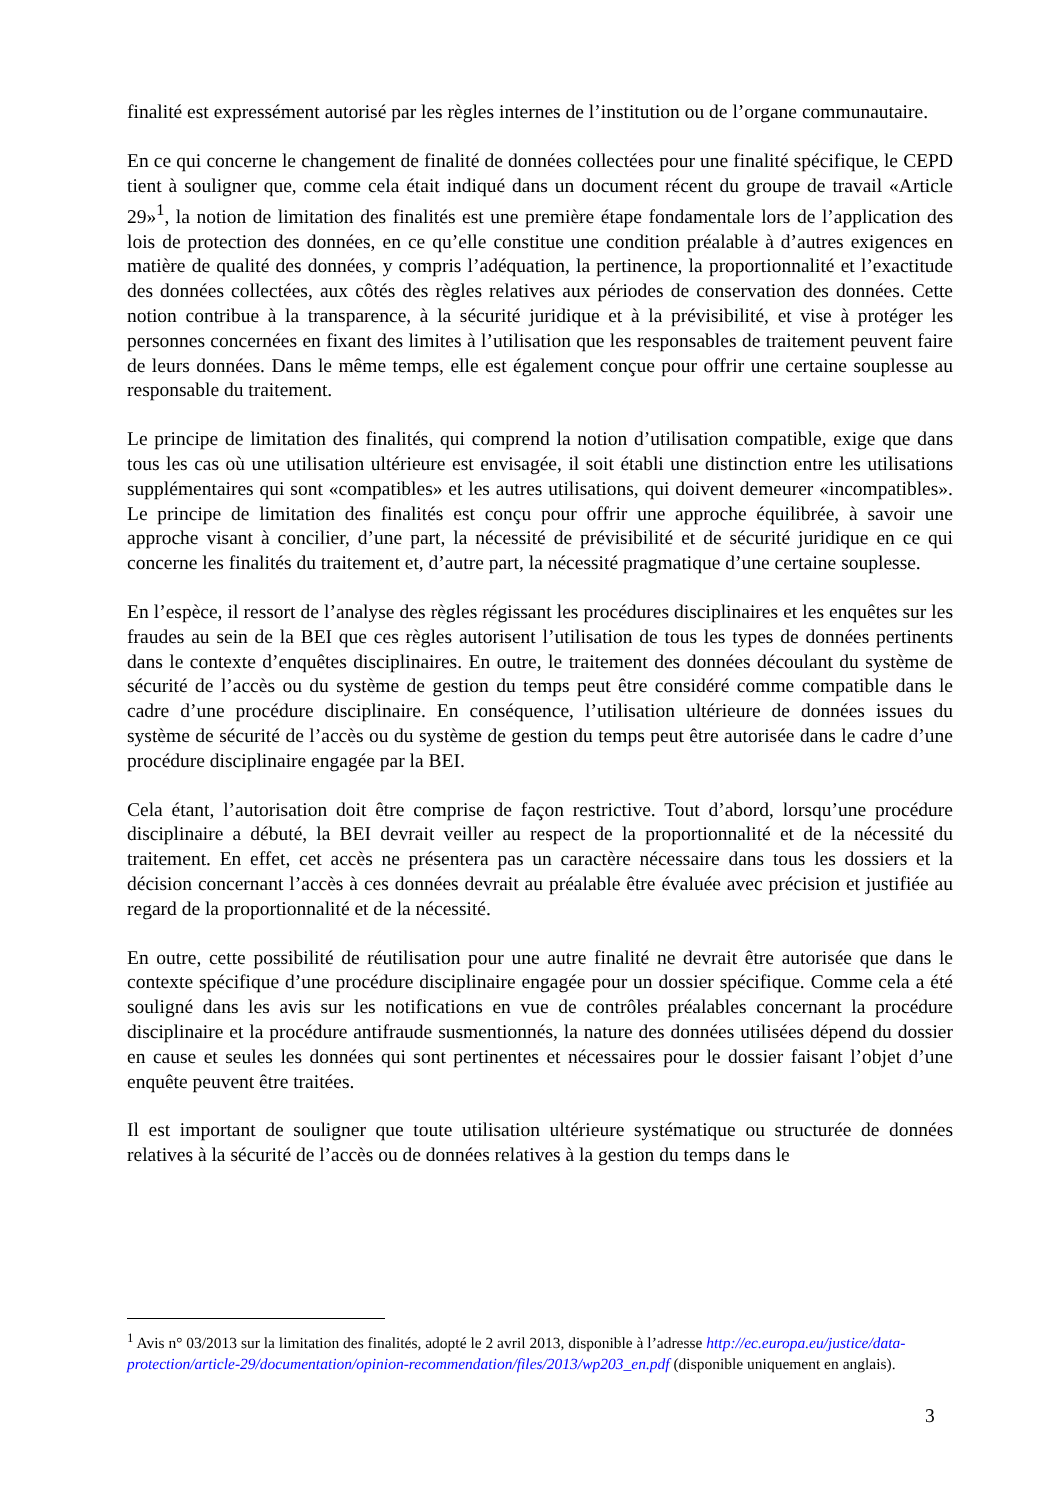finalité est expressément autorisé par les règles internes de l’institution ou de l’organe communautaire.
En ce qui concerne le changement de finalité de données collectées pour une finalité spécifique, le CEPD tient à souligner que, comme cela était indiqué dans un document récent du groupe de travail «Article 29»<sup>1</sup>, la notion de limitation des finalités est une première étape fondamentale lors de l’application des lois de protection des données, en ce qu’elle constitue une condition préalable à d’autres exigences en matière de qualité des données, y compris l’adéquation, la pertinence, la proportionnalité et l’exactitude des données collectées, aux côtés des règles relatives aux périodes de conservation des données. Cette notion contribue à la transparence, à la sécurité juridique et à la prévisibilité, et vise à protéger les personnes concernées en fixant des limites à l’utilisation que les responsables de traitement peuvent faire de leurs données. Dans le même temps, elle est également conçue pour offrir une certaine souplesse au responsable du traitement.
Le principe de limitation des finalités, qui comprend la notion d’utilisation compatible, exige que dans tous les cas où une utilisation ultérieure est envisagée, il soit établi une distinction entre les utilisations supplémentaires qui sont «compatibles» et les autres utilisations, qui doivent demeurer «incompatibles». Le principe de limitation des finalités est conçu pour offrir une approche équilibrée, à savoir une approche visant à concilier, d’une part, la nécessité de prévisibilité et de sécurité juridique en ce qui concerne les finalités du traitement et, d’autre part, la nécessité pragmatique d’une certaine souplesse.
En l’espèce, il ressort de l’analyse des règles régissant les procédures disciplinaires et les enquêtes sur les fraudes au sein de la BEI que ces règles autorisent l’utilisation de tous les types de données pertinents dans le contexte d’enquêtes disciplinaires. En outre, le traitement des données découlant du système de sécurité de l’accès ou du système de gestion du temps peut être considéré comme compatible dans le cadre d’une procédure disciplinaire. En conséquence, l’utilisation ultérieure de données issues du système de sécurité de l’accès ou du système de gestion du temps peut être autorisée dans le cadre d’une procédure disciplinaire engagée par la BEI.
Cela étant, l’autorisation doit être comprise de façon restrictive. Tout d’abord, lorsqu’une procédure disciplinaire a débuté, la BEI devrait veiller au respect de la proportionnalité et de la nécessité du traitement. En effet, cet accès ne présentera pas un caractère nécessaire dans tous les dossiers et la décision concernant l’accès à ces données devrait au préalable être évaluée avec précision et justifiée au regard de la proportionnalité et de la nécessité.
En outre, cette possibilité de réutilisation pour une autre finalité ne devrait être autorisée que dans le contexte spécifique d’une procédure disciplinaire engagée pour un dossier spécifique. Comme cela a été souligné dans les avis sur les notifications en vue de contrôles préalables concernant la procédure disciplinaire et la procédure antifraude susmentionnés, la nature des données utilisées dépend du dossier en cause et seules les données qui sont pertinentes et nécessaires pour le dossier faisant l’objet d’une enquête peuvent être traitées.
Il est important de souligner que toute utilisation ultérieure systématique ou structurée de données relatives à la sécurité de l’accès ou de données relatives à la gestion du temps dans le
<sup>1</sup> Avis n° 03/2013 sur la limitation des finalités, adopté le 2 avril 2013, disponible à l’adresse http://ec.europa.eu/justice/data-protection/article-29/documentation/opinion-recommendation/files/2013/wp203_en.pdf (disponible uniquement en anglais).
3